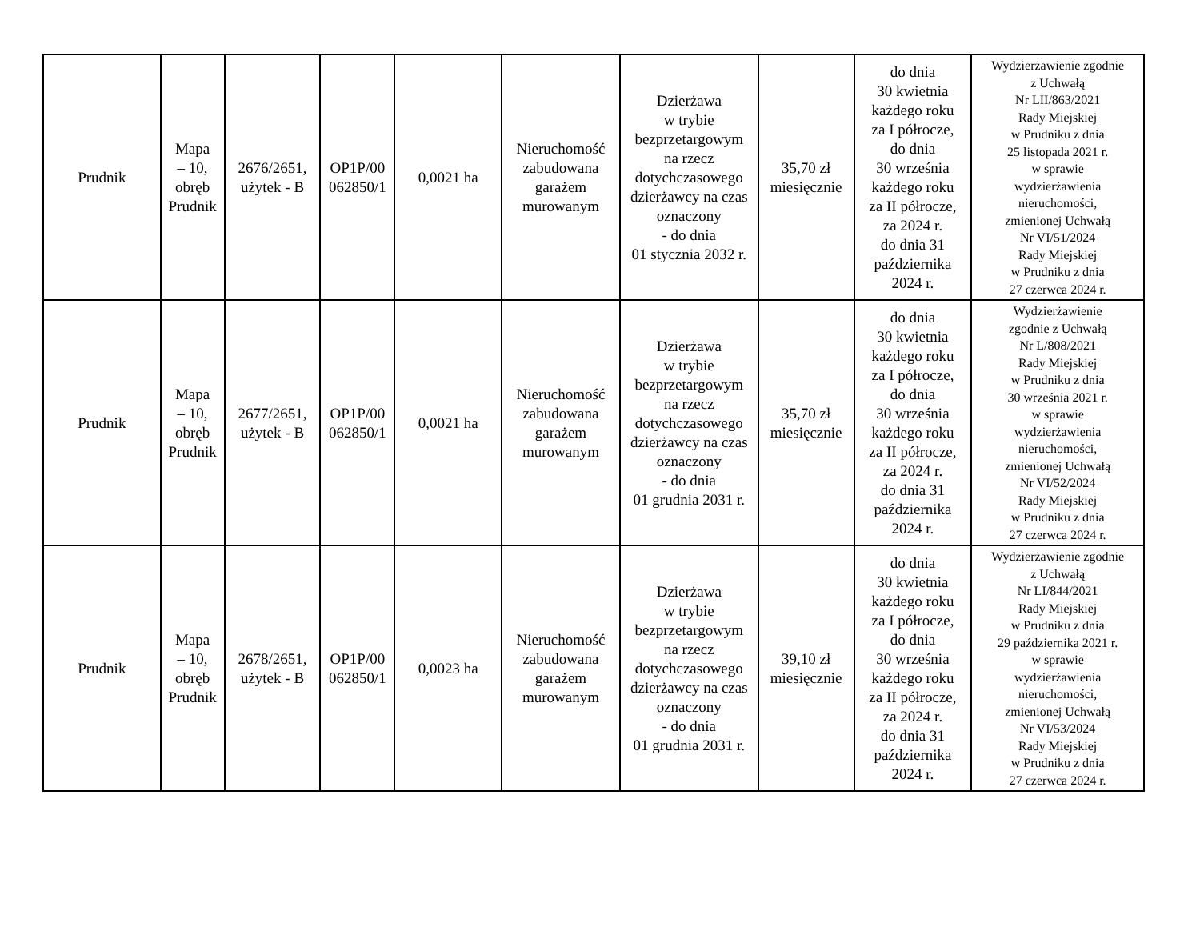| Prudnik | Mapa – 10, obręb Prudnik | 2676/2651, użytek - B | OP1P/00 062850/1 | 0,0021 ha | Nieruchomość zabudowana garażem murowanym | Dzierżawa w trybie bezprzetargowym na rzecz dotychczasowego dzierżawcy na czas oznaczony - do dnia 01 stycznia 2032 r. | 35,70 zł miesięcznie | do dnia 30 kwietnia każdego roku za I półrocze, do dnia 30 września każdego roku za II półrocze, za 2024 r. do dnia 31 października 2024 r. | Wydzierżawienie zgodnie z Uchwałą Nr LII/863/2021 Rady Miejskiej w Prudniku z dnia 25 listopada 2021 r. w sprawie wydzierżawienia nieruchomości, zmienionej Uchwałą Nr VI/51/2024 Rady Miejskiej w Prudniku z dnia 27 czerwca 2024 r. |
| Prudnik | Mapa – 10, obręb Prudnik | 2677/2651, użytek - B | OP1P/00 062850/1 | 0,0021 ha | Nieruchomość zabudowana garażem murowanym | Dzierżawa w trybie bezprzetargowym na rzecz dotychczasowego dzierżawcy na czas oznaczony - do dnia 01 grudnia 2031 r. | 35,70 zł miesięcznie | do dnia 30 kwietnia każdego roku za I półrocze, do dnia 30 września każdego roku za II półrocze, za 2024 r. do dnia 31 października 2024 r. | Wydzierżawienie zgodnie z Uchwałą Nr L/808/2021 Rady Miejskiej w Prudniku z dnia 30 września 2021 r. w sprawie wydzierżawienia nieruchomości, zmienionej Uchwałą Nr VI/52/2024 Rady Miejskiej w Prudniku z dnia 27 czerwca 2024 r. |
| Prudnik | Mapa – 10, obręb Prudnik | 2678/2651, użytek - B | OP1P/00 062850/1 | 0,0023 ha | Nieruchomość zabudowana garażem murowanym | Dzierżawa w trybie bezprzetargowym na rzecz dotychczasowego dzierżawcy na czas oznaczony - do dnia 01 grudnia 2031 r. | 39,10 zł miesięcznie | do dnia 30 kwietnia każdego roku za I półrocze, do dnia 30 września każdego roku za II półrocze, za 2024 r. do dnia 31 października 2024 r. | Wydzierżawienie zgodnie z Uchwałą Nr LI/844/2021 Rady Miejskiej w Prudniku z dnia 29 października 2021 r. w sprawie wydzierżawienia nieruchomości, zmienionej Uchwałą Nr VI/53/2024 Rady Miejskiej w Prudniku z dnia 27 czerwca 2024 r. |